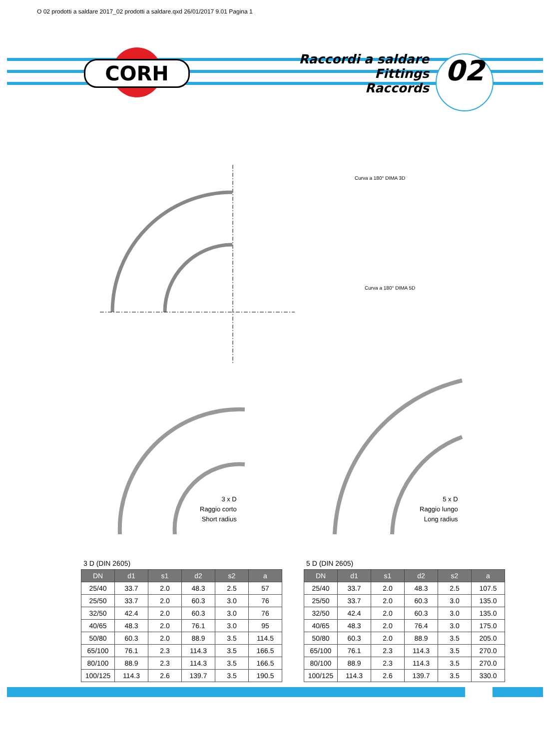O 02 prodotti a saldare 2017_02 prodotti a saldare.qxd 26/01/2017 9.01 Pagina 1
CORH
Raccordi a saldare
Fittings
Raccords
02
Curva a 180° DIMA 3D
Curva a 180° DIMA 5D
3 x D
Raggio corto
Short radius
5 x D
Raggio lungo
Long radius
3 D (DIN 2605)
| DN | d1 | s1 | d2 | s2 | a |
| --- | --- | --- | --- | --- | --- |
| 25/40 | 33.7 | 2.0 | 48.3 | 2.5 | 57 |
| 25/50 | 33.7 | 2.0 | 60.3 | 3.0 | 76 |
| 32/50 | 42.4 | 2.0 | 60.3 | 3.0 | 76 |
| 40/65 | 48.3 | 2.0 | 76.1 | 3.0 | 95 |
| 50/80 | 60.3 | 2.0 | 88.9 | 3.5 | 114.5 |
| 65/100 | 76.1 | 2.3 | 114.3 | 3.5 | 166.5 |
| 80/100 | 88.9 | 2.3 | 114.3 | 3.5 | 166.5 |
| 100/125 | 114.3 | 2.6 | 139.7 | 3.5 | 190.5 |
5 D (DIN 2605)
| DN | d1 | s1 | d2 | s2 | a |
| --- | --- | --- | --- | --- | --- |
| 25/40 | 33.7 | 2.0 | 48.3 | 2.5 | 107.5 |
| 25/50 | 33.7 | 2.0 | 60.3 | 3.0 | 135.0 |
| 32/50 | 42.4 | 2.0 | 60.3 | 3.0 | 135.0 |
| 40/65 | 48.3 | 2.0 | 76.4 | 3.0 | 175.0 |
| 50/80 | 60.3 | 2.0 | 88.9 | 3.5 | 205.0 |
| 65/100 | 76.1 | 2.3 | 114.3 | 3.5 | 270.0 |
| 80/100 | 88.9 | 2.3 | 114.3 | 3.5 | 270.0 |
| 100/125 | 114.3 | 2.6 | 139.7 | 3.5 | 330.0 |